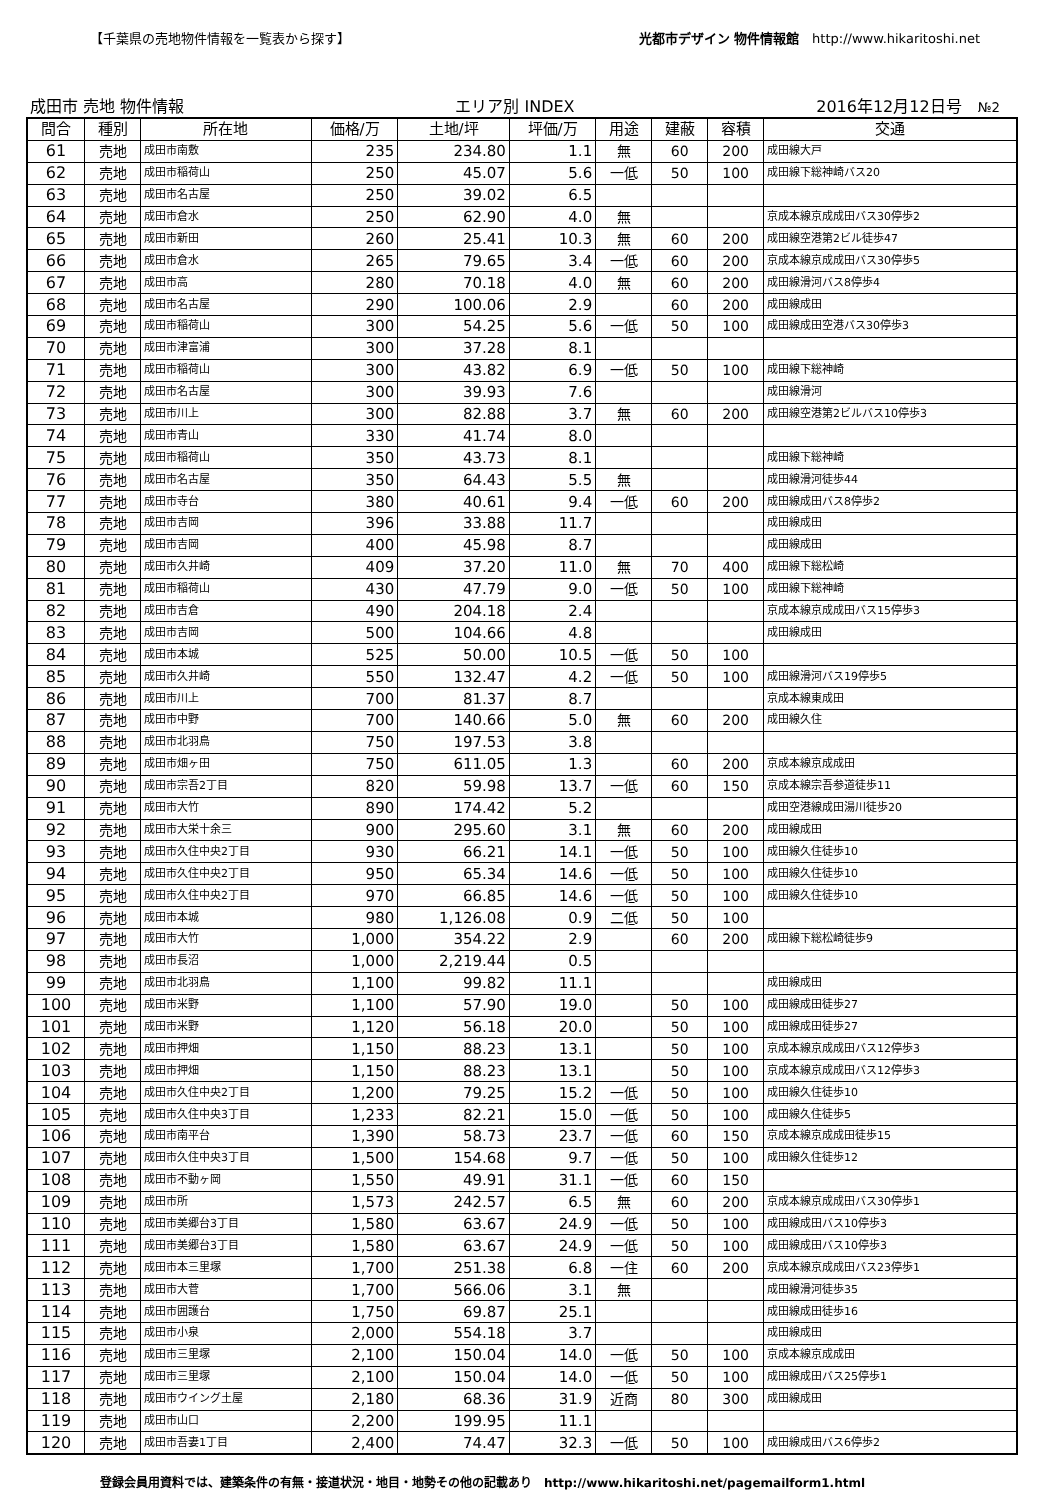【千葉県の売地物件情報を一覧表から探す】 光都市デザイン 物件情報館　http://www.hikaritoshi.net
成田市 売地 物件情報 エリア別 INDEX 2016年12月12日号　№2
| 問合 | 種別 | 所在地 | 価格/万 | 土地/坪 | 坪価/万 | 用途 | 建蔽 | 容積 | 交通 |
| --- | --- | --- | --- | --- | --- | --- | --- | --- | --- |
| 61 | 売地 | 成田市南敷 | 235 | 234.80 | 1.1 | 無 | 60 | 200 | 成田線大戸 |
| 62 | 売地 | 成田市稲荷山 | 250 | 45.07 | 5.6 | 一低 | 50 | 100 | 成田線下総神崎バス20 |
| 63 | 売地 | 成田市名古屋 | 250 | 39.02 | 6.5 | | | | |
| 64 | 売地 | 成田市倉水 | 250 | 62.90 | 4.0 | 無 | | | 京成本線京成成田バス30停歩2 |
| 65 | 売地 | 成田市新田 | 260 | 25.41 | 10.3 | 無 | 60 | 200 | 成田線空港第2ビル徒歩47 |
| 66 | 売地 | 成田市倉水 | 265 | 79.65 | 3.4 | 一低 | 60 | 200 | 京成本線京成成田バス30停歩5 |
| 67 | 売地 | 成田市高 | 280 | 70.18 | 4.0 | 無 | 60 | 200 | 成田線滑河バス8停歩4 |
| 68 | 売地 | 成田市名古屋 | 290 | 100.06 | 2.9 | | 60 | 200 | 成田線成田 |
| 69 | 売地 | 成田市稲荷山 | 300 | 54.25 | 5.6 | 一低 | 50 | 100 | 成田線成田空港バス30停歩3 |
| 70 | 売地 | 成田市津富浦 | 300 | 37.28 | 8.1 | | | | |
| 71 | 売地 | 成田市稲荷山 | 300 | 43.82 | 6.9 | 一低 | 50 | 100 | 成田線下総神崎 |
| 72 | 売地 | 成田市名古屋 | 300 | 39.93 | 7.6 | | | | 成田線滑河 |
| 73 | 売地 | 成田市川上 | 300 | 82.88 | 3.7 | 無 | 60 | 200 | 成田線空港第2ビルバス10停歩3 |
| 74 | 売地 | 成田市青山 | 330 | 41.74 | 8.0 | | | | |
| 75 | 売地 | 成田市稲荷山 | 350 | 43.73 | 8.1 | | | | 成田線下総神崎 |
| 76 | 売地 | 成田市名古屋 | 350 | 64.43 | 5.5 | 無 | | | 成田線滑河徒歩44 |
| 77 | 売地 | 成田市寺台 | 380 | 40.61 | 9.4 | 一低 | 60 | 200 | 成田線成田バス8停歩2 |
| 78 | 売地 | 成田市吉岡 | 396 | 33.88 | 11.7 | | | | 成田線成田 |
| 79 | 売地 | 成田市吉岡 | 400 | 45.98 | 8.7 | | | | 成田線成田 |
| 80 | 売地 | 成田市久井崎 | 409 | 37.20 | 11.0 | 無 | 70 | 400 | 成田線下総松崎 |
| 81 | 売地 | 成田市稲荷山 | 430 | 47.79 | 9.0 | 一低 | 50 | 100 | 成田線下総神崎 |
| 82 | 売地 | 成田市吉倉 | 490 | 204.18 | 2.4 | | | | 京成本線京成成田バス15停歩3 |
| 83 | 売地 | 成田市吉岡 | 500 | 104.66 | 4.8 | | | | 成田線成田 |
| 84 | 売地 | 成田市本城 | 525 | 50.00 | 10.5 | 一低 | 50 | 100 | |
| 85 | 売地 | 成田市久井崎 | 550 | 132.47 | 4.2 | 一低 | 50 | 100 | 成田線滑河バス19停歩5 |
| 86 | 売地 | 成田市川上 | 700 | 81.37 | 8.7 | | | | 京成本線東成田 |
| 87 | 売地 | 成田市中野 | 700 | 140.66 | 5.0 | 無 | 60 | 200 | 成田線久住 |
| 88 | 売地 | 成田市北羽鳥 | 750 | 197.53 | 3.8 | | | | |
| 89 | 売地 | 成田市畑ヶ田 | 750 | 611.05 | 1.3 | | 60 | 200 | 京成本線京成成田 |
| 90 | 売地 | 成田市宗吾2丁目 | 820 | 59.98 | 13.7 | 一低 | 60 | 150 | 京成本線宗吾参道徒歩11 |
| 91 | 売地 | 成田市大竹 | 890 | 174.42 | 5.2 | | | | 成田空港線成田湯川徒歩20 |
| 92 | 売地 | 成田市大栄十余三 | 900 | 295.60 | 3.1 | 無 | 60 | 200 | 成田線成田 |
| 93 | 売地 | 成田市久住中央2丁目 | 930 | 66.21 | 14.1 | 一低 | 50 | 100 | 成田線久住徒歩10 |
| 94 | 売地 | 成田市久住中央2丁目 | 950 | 65.34 | 14.6 | 一低 | 50 | 100 | 成田線久住徒歩10 |
| 95 | 売地 | 成田市久住中央2丁目 | 970 | 66.85 | 14.6 | 一低 | 50 | 100 | 成田線久住徒歩10 |
| 96 | 売地 | 成田市本城 | 980 | 1,126.08 | 0.9 | 二低 | 50 | 100 | |
| 97 | 売地 | 成田市大竹 | 1,000 | 354.22 | 2.9 | | 60 | 200 | 成田線下総松崎徒歩9 |
| 98 | 売地 | 成田市長沼 | 1,000 | 2,219.44 | 0.5 | | | | |
| 99 | 売地 | 成田市北羽鳥 | 1,100 | 99.82 | 11.1 | | | | 成田線成田 |
| 100 | 売地 | 成田市米野 | 1,100 | 57.90 | 19.0 | | 50 | 100 | 成田線成田徒歩27 |
| 101 | 売地 | 成田市米野 | 1,120 | 56.18 | 20.0 | | 50 | 100 | 成田線成田徒歩27 |
| 102 | 売地 | 成田市押畑 | 1,150 | 88.23 | 13.1 | | 50 | 100 | 京成本線京成成田バス12停歩3 |
| 103 | 売地 | 成田市押畑 | 1,150 | 88.23 | 13.1 | | 50 | 100 | 京成本線京成成田バス12停歩3 |
| 104 | 売地 | 成田市久住中央2丁目 | 1,200 | 79.25 | 15.2 | 一低 | 50 | 100 | 成田線久住徒歩10 |
| 105 | 売地 | 成田市久住中央3丁目 | 1,233 | 82.21 | 15.0 | 一低 | 50 | 100 | 成田線久住徒歩5 |
| 106 | 売地 | 成田市南平台 | 1,390 | 58.73 | 23.7 | 一低 | 60 | 150 | 京成本線京成成田徒歩15 |
| 107 | 売地 | 成田市久住中央3丁目 | 1,500 | 154.68 | 9.7 | 一低 | 50 | 100 | 成田線久住徒歩12 |
| 108 | 売地 | 成田市不動ヶ岡 | 1,550 | 49.91 | 31.1 | 一低 | 60 | 150 | |
| 109 | 売地 | 成田市所 | 1,573 | 242.57 | 6.5 | 無 | 60 | 200 | 京成本線京成成田バス30停歩1 |
| 110 | 売地 | 成田市美郷台3丁目 | 1,580 | 63.67 | 24.9 | 一低 | 50 | 100 | 成田線成田バス10停歩3 |
| 111 | 売地 | 成田市美郷台3丁目 | 1,580 | 63.67 | 24.9 | 一低 | 50 | 100 | 成田線成田バス10停歩3 |
| 112 | 売地 | 成田市本三里塚 | 1,700 | 251.38 | 6.8 | 一住 | 60 | 200 | 京成本線京成成田バス23停歩1 |
| 113 | 売地 | 成田市大菅 | 1,700 | 566.06 | 3.1 | 無 | | | 成田線滑河徒歩35 |
| 114 | 売地 | 成田市囲護台 | 1,750 | 69.87 | 25.1 | | | | 成田線成田徒歩16 |
| 115 | 売地 | 成田市小泉 | 2,000 | 554.18 | 3.7 | | | | 成田線成田 |
| 116 | 売地 | 成田市三里塚 | 2,100 | 150.04 | 14.0 | 一低 | 50 | 100 | 京成本線京成成田 |
| 117 | 売地 | 成田市三里塚 | 2,100 | 150.04 | 14.0 | 一低 | 50 | 100 | 成田線成田バス25停歩1 |
| 118 | 売地 | 成田市ウイング土屋 | 2,180 | 68.36 | 31.9 | 近商 | 80 | 300 | 成田線成田 |
| 119 | 売地 | 成田市山口 | 2,200 | 199.95 | 11.1 | | | | |
| 120 | 売地 | 成田市吾妻1丁目 | 2,400 | 74.47 | 32.3 | 一低 | 50 | 100 | 成田線成田バス6停歩2 |
登録会員用資料では、建築条件の有無・接道状況・地目・地勢その他の記載あり　http://www.hikaritoshi.net/pagemailform1.html